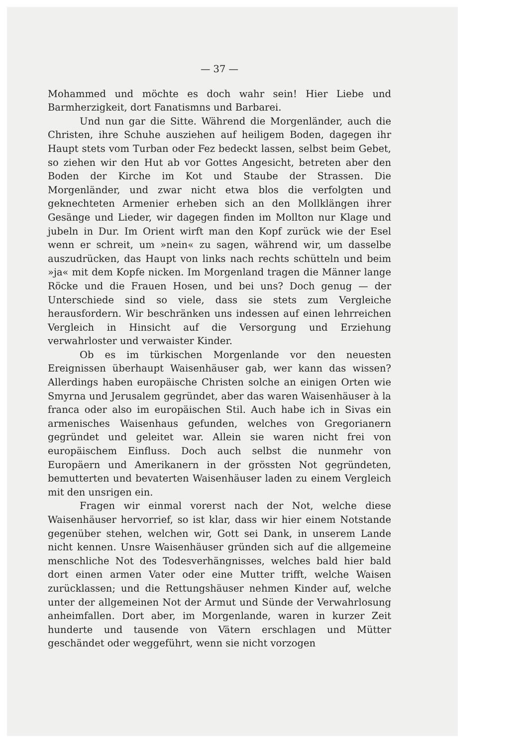— 37 —
Mohammed und möchte es doch wahr sein! Hier Liebe und Barmherzigkeit, dort Fanatismns und Barbarei.
Und nun gar die Sitte. Während die Morgenländer, auch die Christen, ihre Schuhe ausziehen auf heiligem Boden, dagegen ihr Haupt stets vom Turban oder Fez bedeckt lassen, selbst beim Gebet, so ziehen wir den Hut ab vor Gottes Angesicht, betreten aber den Boden der Kirche im Kot und Staube der Strassen. Die Morgenländer, und zwar nicht etwa blos die verfolgten und geknechteten Armenier erheben sich an den Mollklängen ihrer Gesänge und Lieder, wir dagegen finden im Mollton nur Klage und jubeln in Dur. Im Orient wirft man den Kopf zurück wie der Esel wenn er schreit, um »nein« zu sagen, während wir, um dasselbe auszudrücken, das Haupt von links nach rechts schütteln und beim »ja« mit dem Kopfe nicken. Im Morgenland tragen die Männer lange Röcke und die Frauen Hosen, und bei uns? Doch genug — der Unterschiede sind so viele, dass sie stets zum Vergleiche herausfordern. Wir beschränken uns indessen auf einen lehrreichen Vergleich in Hinsicht auf die Versorgung und Erziehung verwahrloster und verwaister Kinder.
Ob es im türkischen Morgenlande vor den neuesten Ereignissen überhaupt Waisenhäuser gab, wer kann das wissen? Allerdings haben europäische Christen solche an einigen Orten wie Smyrna und Jerusalem gegründet, aber das waren Waisenhäuser à la franca oder also im europäischen Stil. Auch habe ich in Sivas ein armenisches Waisenhaus gefunden, welches von Gregorianern gegründet und geleitet war. Allein sie waren nicht frei von europäischem Einfluss. Doch auch selbst die nunmehr von Europäern und Amerikanern in der grössten Not gegründeten, bemutterten und bevaterten Waisenhäuser laden zu einem Vergleich mit den unsrigen ein.
Fragen wir einmal vorerst nach der Not, welche diese Waisenhäuser hervorrief, so ist klar, dass wir hier einem Notstande gegenüber stehen, welchen wir, Gott sei Dank, in unserem Lande nicht kennen. Unsre Waisenhäuser gründen sich auf die allgemeine menschliche Not des Todesverhängnisses, welches bald hier bald dort einen armen Vater oder eine Mutter trifft, welche Waisen zurücklassen; und die Rettungshäuser nehmen Kinder auf, welche unter der allgemeinen Not der Armut und Sünde der Verwahrlosung anheimfallen. Dort aber, im Morgenlande, waren in kurzer Zeit hunderte und tausende von Vätern erschlagen und Mütter geschändet oder weggeführt, wenn sie nicht vorzogen